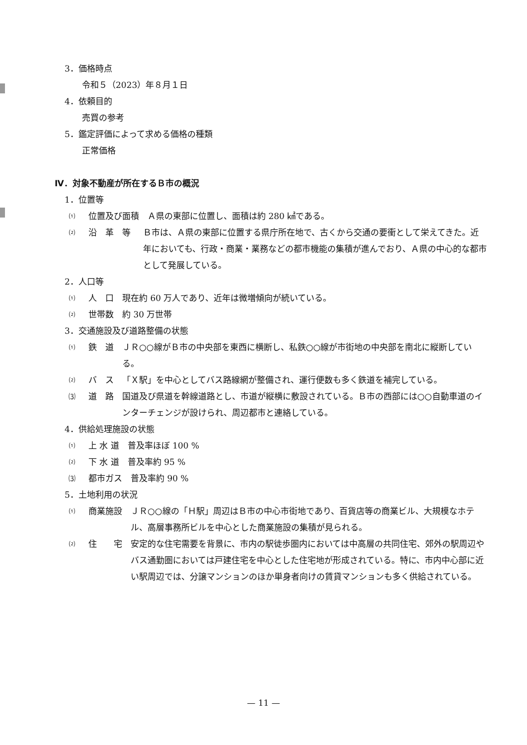3．価格時点
令和５（2023）年８月１日
4．依頼目的
売買の参考
5．鑑定評価によって求める価格の種類
正常価格
Ⅳ．対象不動産が所在するＢ市の概況
1．位置等
⑴ 位置及び面積　Ａ県の東部に位置し、面積は約 280 ㎢である。
⑵ 沿　革　等　Ｂ市は、Ａ県の東部に位置する県庁所在地で、古くから交通の要衝として栄えてきた。近年においても、行政・商業・業務などの都市機能の集積が進んでおり、Ａ県の中心的な都市として発展している。
2．人口等
⑴ 人　口　現在約 60 万人であり、近年は微増傾向が続いている。
⑵ 世帯数　約 30 万世帯
3．交通施設及び道路整備の状態
⑴ 鉄　道　ＪＲ○○線がＢ市の中央部を東西に横断し、私鉄○○線が市街地の中央部を南北に縦断している。
⑵ バ　ス　「Ｘ駅」を中心としてバス路線網が整備され、運行便数も多く鉄道を補完している。
⑶ 道　路　国道及び県道を幹線道路とし、市道が縦横に敷設されている。Ｂ市の西部には○○自動車道のインターチェンジが設けられ、周辺都市と連絡している。
4．供給処理施設の状態
⑴ 上 水 道　普及率ほぼ 100 %
⑵ 下 水 道　普及率約 95 %
⑶ 都市ガス　普及率約 90 %
5．土地利用の状況
⑴ 商業施設　ＪＲ○○線の「Ｈ駅」周辺はＢ市の中心市街地であり、百貨店等の商業ビル、大規模なホテル、高層事務所ビルを中心とした商業施設の集積が見られる。
⑵ 住　　宅　安定的な住宅需要を背景に、市内の駅徒歩圏内においては中高層の共同住宅、郊外の駅周辺やバス通勤圏においては戸建住宅を中心とした住宅地が形成されている。特に、市内中心部に近い駅周辺では、分譲マンションのほか単身者向けの賃貸マンションも多く供給されている。
— 11 —